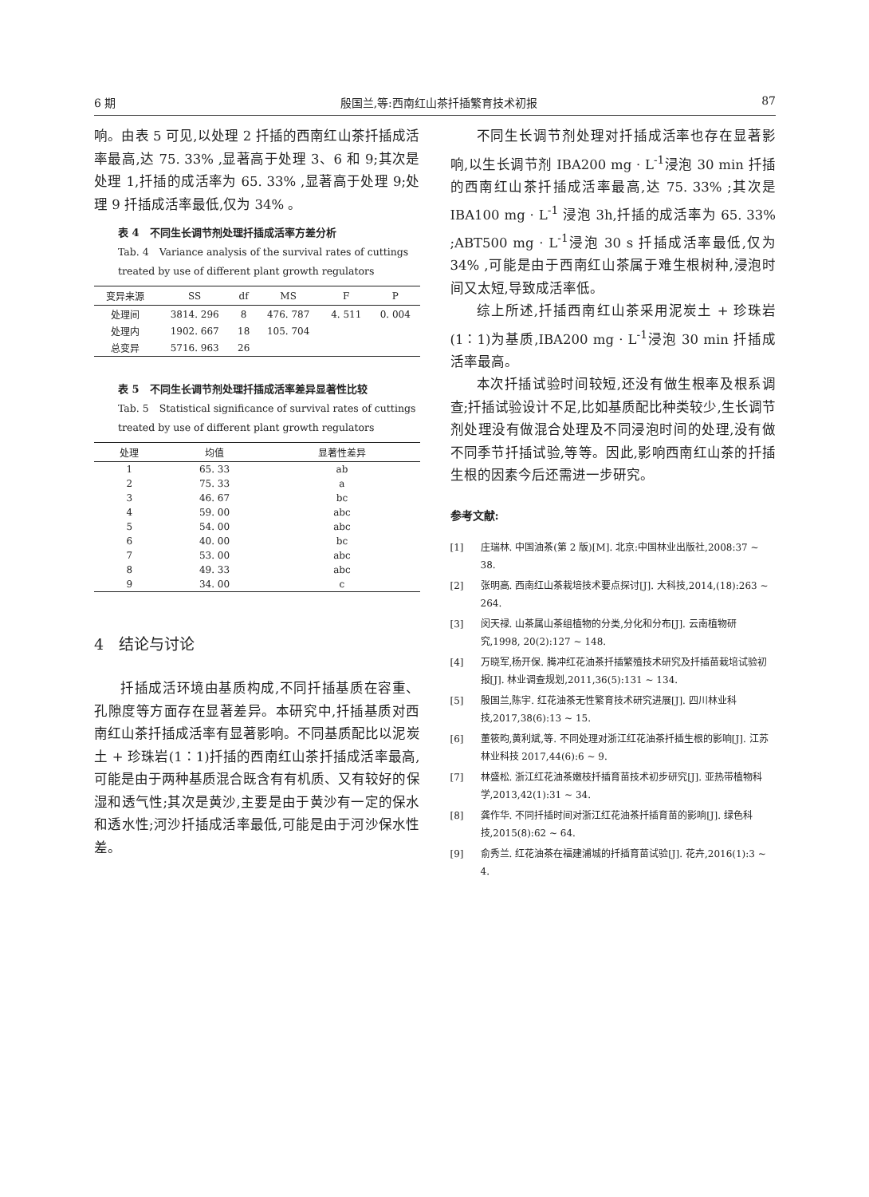6 期 殷国兰,等:西南红山茶扦插繁育技术初报 87
响。由表 5 可见,以处理 2 扦插的西南红山茶扦插成活率最高,达 75. 33% ,显著高于处理 3、6 和 9;其次是处理 1,扦插的成活率为 65. 33% ,显著高于处理 9;处理 9 扦插成活率最低,仅为 34% 。
表 4　不同生长调节剂处理扦插成活率方差分析
Tab. 4　Variance analysis of the survival rates of cuttings treated by use of different plant growth regulators
| 变异来源 | SS | df | MS | F | P |
| --- | --- | --- | --- | --- | --- |
| 处理间 | 3814. 296 | 8 | 476. 787 | 4. 511 | 0. 004 |
| 处理内 | 1902. 667 | 18 | 105. 704 | | |
| 总变异 | 5716. 963 | 26 | | | |
表 5　不同生长调节剂处理扦插成活率差异显著性比较
Tab. 5　Statistical significance of survival rates of cuttings treated by use of different plant growth regulators
| 处理 | 均值 | 显著性差异 |
| --- | --- | --- |
| 1 | 65. 33 | ab |
| 2 | 75. 33 | a |
| 3 | 46. 67 | bc |
| 4 | 59. 00 | abc |
| 5 | 54. 00 | abc |
| 6 | 40. 00 | bc |
| 7 | 53. 00 | abc |
| 8 | 49. 33 | abc |
| 9 | 34. 00 | c |
4　结论与讨论
扦插成活环境由基质构成,不同扦插基质在容重、孔隙度等方面存在显著差异。本研究中,扦插基质对西南红山茶扦插成活率有显著影响。不同基质配比以泥炭土 + 珍珠岩(1∶1)扦插的西南红山茶扦插成活率最高,可能是由于两种基质混合既含有有机质、又有较好的保湿和透气性;其次是黄沙,主要是由于黄沙有一定的保水和透水性;河沙扦插成活率最低,可能是由于河沙保水性差。
不同生长调节剂处理对扦插成活率也存在显著影响,以生长调节剂 IBA200 mg · L<sup>-1</sup>浸泡 30 min 扦插的西南红山茶扦插成活率最高,达 75. 33% ;其次是 IBA100 mg · L<sup>-1</sup> 浸泡 3h,扦插的成活率为 65. 33% ;ABT500 mg · L<sup>-1</sup>浸泡 30 s 扦插成活率最低,仅为 34% ,可能是由于西南红山茶属于难生根树种,浸泡时间又太短,导致成活率低。
综上所述,扦插西南红山茶采用泥炭土 + 珍珠岩(1∶1)为基质,IBA200 mg · L<sup>-1</sup>浸泡 30 min 扦插成活率最高。
本次扦插试验时间较短,还没有做生根率及根系调查;扦插试验设计不足,比如基质配比种类较少,生长调节剂处理没有做混合处理及不同浸泡时间的处理,没有做不同季节扦插试验,等等。因此,影响西南红山茶的扦插生根的因素今后还需进一步研究。
参考文献:
[1] 庄瑞林. 中国油茶(第 2 版)[M]. 北京:中国林业出版社,2008:37 ~ 38.
[2] 张明高. 西南红山茶栽培技术要点探讨[J]. 大科技,2014,(18):263 ~ 264.
[3] 闵天禄. 山茶属山茶组植物的分类,分化和分布[J]. 云南植物研究,1998, 20(2):127 ~ 148.
[4] 万晓军,杨开保. 腾冲红花油茶扦插繁殖技术研究及扦插苗栽培试验初报[J]. 林业调查规划,2011,36(5):131 ~ 134.
[5] 殷国兰,陈宇. 红花油茶无性繁育技术研究进展[J]. 四川林业科技,2017,38(6):13 ~ 15.
[6] 董筱昀,黄利斌,等. 不同处理对浙江红花油茶扦插生根的影响[J]. 江苏林业科技 2017,44(6):6 ~ 9.
[7] 林盛松. 浙江红花油茶嫩枝扦插育苗技术初步研究[J]. 亚热带植物科学,2013,42(1):31 ~ 34.
[8] 龚作华. 不同扦插时间对浙江红花油茶扦插育苗的影响[J]. 绿色科技,2015(8):62 ~ 64.
[9] 俞秀兰. 红花油茶在福建浦城的扦插育苗试验[J]. 花卉,2016(1):3 ~ 4.